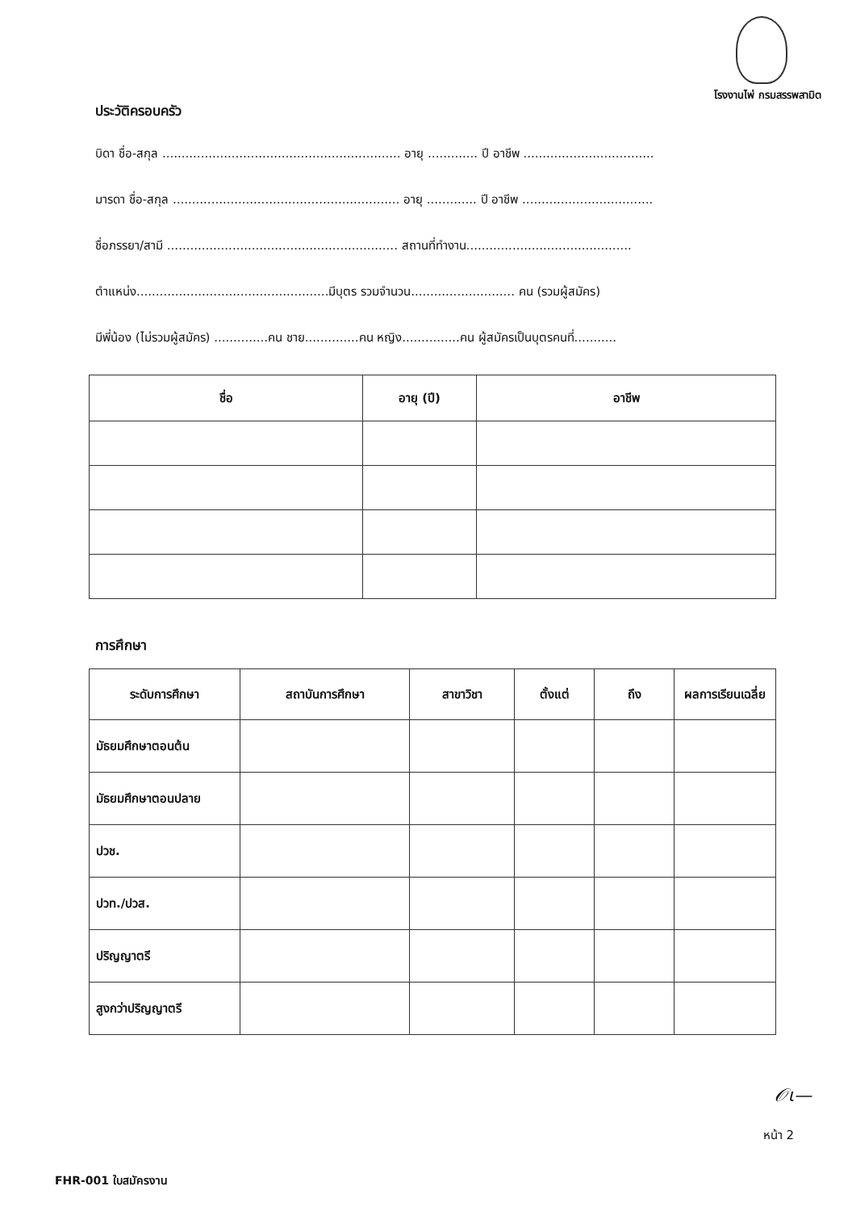โรงงานไพ่ กรมสรรพสามิต
ประวัติครอบครัว
บิดา ชื่อ-สกุล .............................................................. อายุ ............. ปี อาชีพ ..................................
มารดา ชื่อ-สกุล ........................................................... อายุ ............. ปี อาชีพ ..................................
ชื่อภรรยา/สามี ............................................................ สถานที่ทำงาน...........................................
ตำแหน่ง..................................................มีบุตร รวมจำนวน........................... คน (รวมผู้สมัคร)
มีพี่น้อง (ไม่รวมผู้สมัคร) ..............คน ชาย..............คน หญิง...............คน ผู้สมัครเป็นบุตรคนที่...........
| ชื่อ | อายุ (ปี) | อาชีพ |
| --- | --- | --- |
การศึกษา
| ระดับการศึกษา | สถาบันการศึกษา | สาขาวิชา | ตั้งแต่ | ถึง | ผลการเรียนเฉลี่ย |
| --- | --- | --- | --- | --- | --- |
| มัธยมศึกษาตอนต้น | | | | | |
| มัธยมศึกษาตอนปลาย | | | | | |
| ปวช. | | | | | |
| ปวท./ปวส. | | | | | |
| ปริญญาตรี | | | | | |
| สูงกว่าปริญญาตรี | | | | | |
𝒪ɩ—
หน้า 2
FHR-001 ใบสมัครงาน